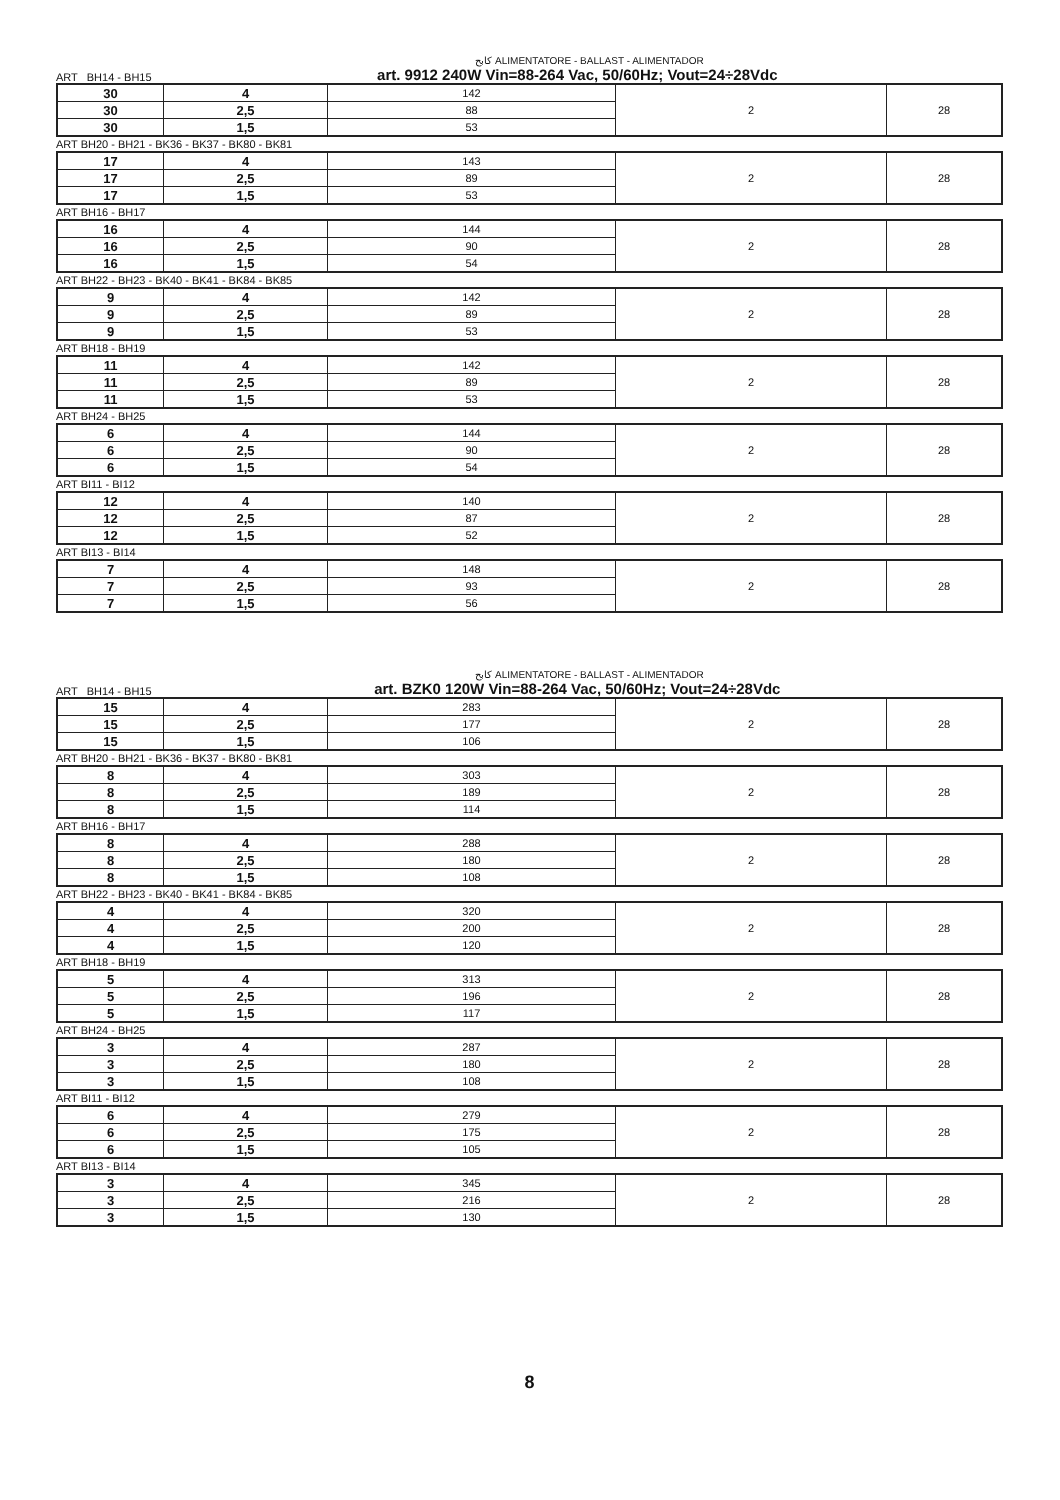كابح ALIMENTATORE - BALLAST - ALIMENTADOR
ART BH14 - BH15 art. 9912 240W Vin=88-264 Vac, 50/60Hz; Vout=24÷28Vdc
| 30 | 4 | 142 | 2 | 28 |
| 30 | 2,5 | 88 | | |
| 30 | 1,5 | 53 | | |
ART BH20 - BH21 - BK36 - BK37 - BK80 - BK81
| 17 | 4 | 143 | 2 | 28 |
| 17 | 2,5 | 89 | | |
| 17 | 1,5 | 53 | | |
ART BH16 - BH17
| 16 | 4 | 144 | 2 | 28 |
| 16 | 2,5 | 90 | | |
| 16 | 1,5 | 54 | | |
ART BH22 - BH23 - BK40 - BK41 - BK84 - BK85
| 9 | 4 | 142 | 2 | 28 |
| 9 | 2,5 | 89 | | |
| 9 | 1,5 | 53 | | |
ART BH18 - BH19
| 11 | 4 | 142 | 2 | 28 |
| 11 | 2,5 | 89 | | |
| 11 | 1,5 | 53 | | |
ART BH24 - BH25
| 6 | 4 | 144 | 2 | 28 |
| 6 | 2,5 | 90 | | |
| 6 | 1,5 | 54 | | |
ART BI11 - BI12
| 12 | 4 | 140 | 2 | 28 |
| 12 | 2,5 | 87 | | |
| 12 | 1,5 | 52 | | |
ART BI13 - BI14
| 7 | 4 | 148 | 2 | 28 |
| 7 | 2,5 | 93 | | |
| 7 | 1,5 | 56 | | |
كابح ALIMENTATORE - BALLAST - ALIMENTADOR
ART BH14 - BH15 art. BZK0 120W Vin=88-264 Vac, 50/60Hz; Vout=24÷28Vdc
| 15 | 4 | 283 | 2 | 28 |
| 15 | 2,5 | 177 | | |
| 15 | 1,5 | 106 | | |
ART BH20 - BH21 - BK36 - BK37 - BK80 - BK81
| 8 | 4 | 303 | 2 | 28 |
| 8 | 2,5 | 189 | | |
| 8 | 1,5 | 114 | | |
ART BH16 - BH17
| 8 | 4 | 288 | 2 | 28 |
| 8 | 2,5 | 180 | | |
| 8 | 1,5 | 108 | | |
ART BH22 - BH23 - BK40 - BK41 - BK84 - BK85
| 4 | 4 | 320 | 2 | 28 |
| 4 | 2,5 | 200 | | |
| 4 | 1,5 | 120 | | |
ART BH18 - BH19
| 5 | 4 | 313 | 2 | 28 |
| 5 | 2,5 | 196 | | |
| 5 | 1,5 | 117 | | |
ART BH24 - BH25
| 3 | 4 | 287 | 2 | 28 |
| 3 | 2,5 | 180 | | |
| 3 | 1,5 | 108 | | |
ART BI11 - BI12
| 6 | 4 | 279 | 2 | 28 |
| 6 | 2,5 | 175 | | |
| 6 | 1,5 | 105 | | |
ART BI13 - BI14
| 3 | 4 | 345 | 2 | 28 |
| 3 | 2,5 | 216 | | |
| 3 | 1,5 | 130 | | |
8